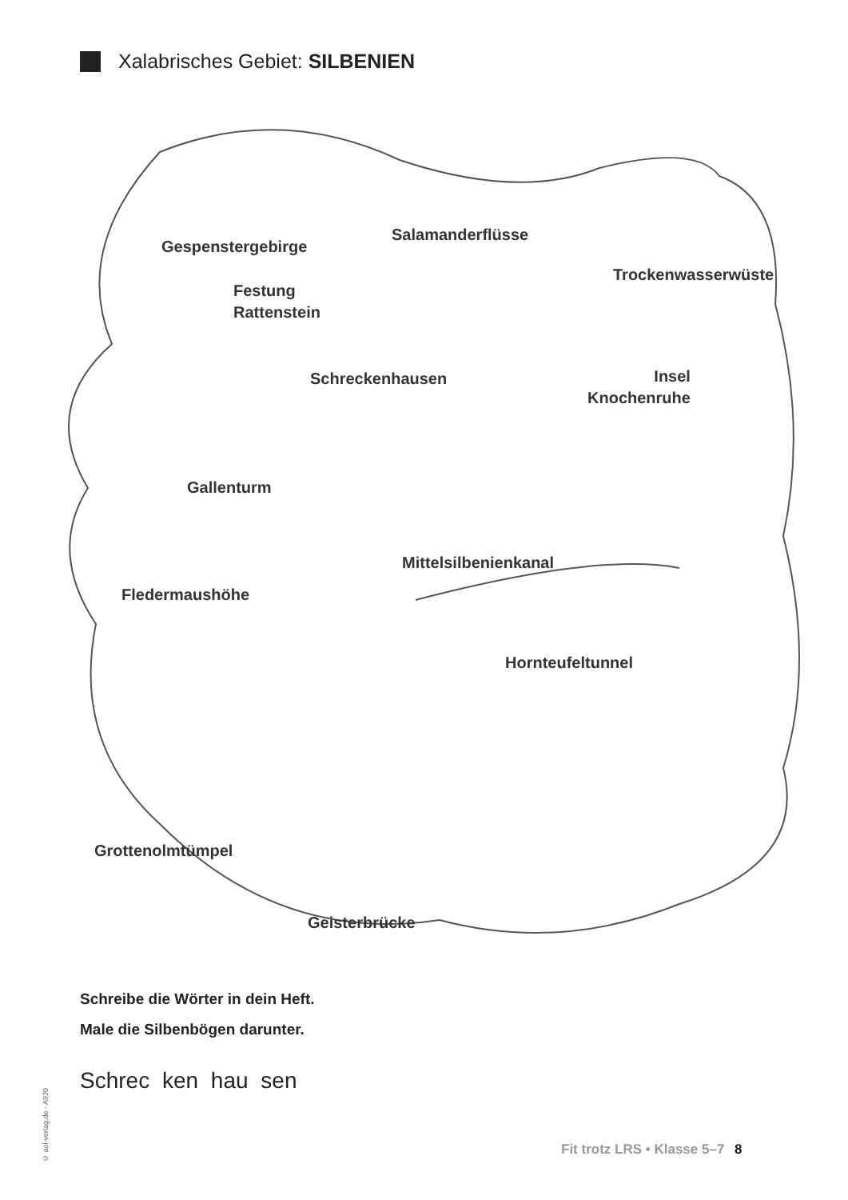Xalabrisches Gebiet: SILBENIEN
Gespenstergebirge
Salamanderflüsse
Trockenwasserwüste
Festung
Rattenstein
Schreckenhausen
Insel
Knochenruhe
Gallenturm
Mittelsilbenienkanal
Fledermaushöhe
Hornteufeltunnel
Grottenolmtümpel
Geisterbrücke
Schreibe die Wörter in dein Heft.
Male die Silbenbögen darunter.
Schrec ken hau sen
© aol-verlag.de · A930
Fit trotz LRS • Klasse 5–7 8